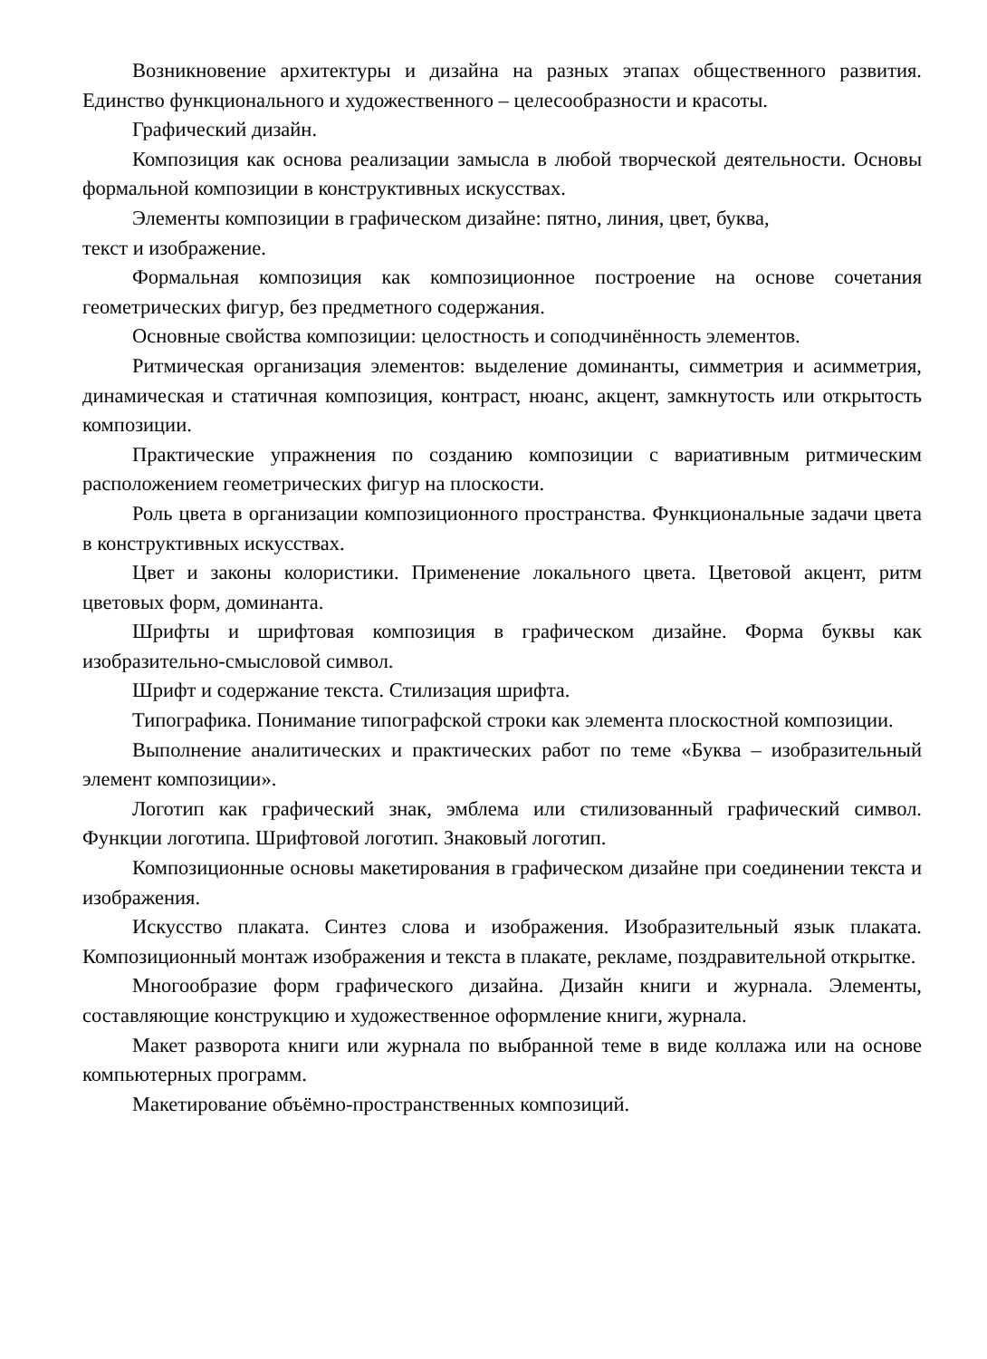Возникновение архитектуры и дизайна на разных этапах общественного развития. Единство функционального и художественного – целесообразности и красоты.
Графический дизайн.
Композиция как основа реализации замысла в любой творческой деятельности. Основы формальной композиции в конструктивных искусствах.
Элементы композиции в графическом дизайне: пятно, линия, цвет, буква,
текст и изображение.
Формальная композиция как композиционное построение на основе сочетания геометрических фигур, без предметного содержания.
Основные свойства композиции: целостность и соподчинённость элементов.
Ритмическая организация элементов: выделение доминанты, симметрия и асимметрия, динамическая и статичная композиция, контраст, нюанс, акцент, замкнутость или открытость композиции.
Практические упражнения по созданию композиции с вариативным ритмическим расположением геометрических фигур на плоскости.
Роль цвета в организации композиционного пространства. Функциональные задачи цвета в конструктивных искусствах.
Цвет и законы колористики. Применение локального цвета. Цветовой акцент, ритм цветовых форм, доминанта.
Шрифты и шрифтовая композиция в графическом дизайне. Форма буквы как изобразительно-смысловой символ.
Шрифт и содержание текста. Стилизация шрифта.
Типографика. Понимание типографской строки как элемента плоскостной композиции.
Выполнение аналитических и практических работ по теме «Буква – изобразительный элемент композиции».
Логотип как графический знак, эмблема или стилизованный графический символ. Функции логотипа. Шрифтовой логотип. Знаковый логотип.
Композиционные основы макетирования в графическом дизайне при соединении текста и изображения.
Искусство плаката. Синтез слова и изображения. Изобразительный язык плаката. Композиционный монтаж изображения и текста в плакате, рекламе, поздравительной открытке.
Многообразие форм графического дизайна. Дизайн книги и журнала. Элементы, составляющие конструкцию и художественное оформление книги, журнала.
Макет разворота книги или журнала по выбранной теме в виде коллажа или на основе компьютерных программ.
Макетирование объёмно-пространственных композиций.